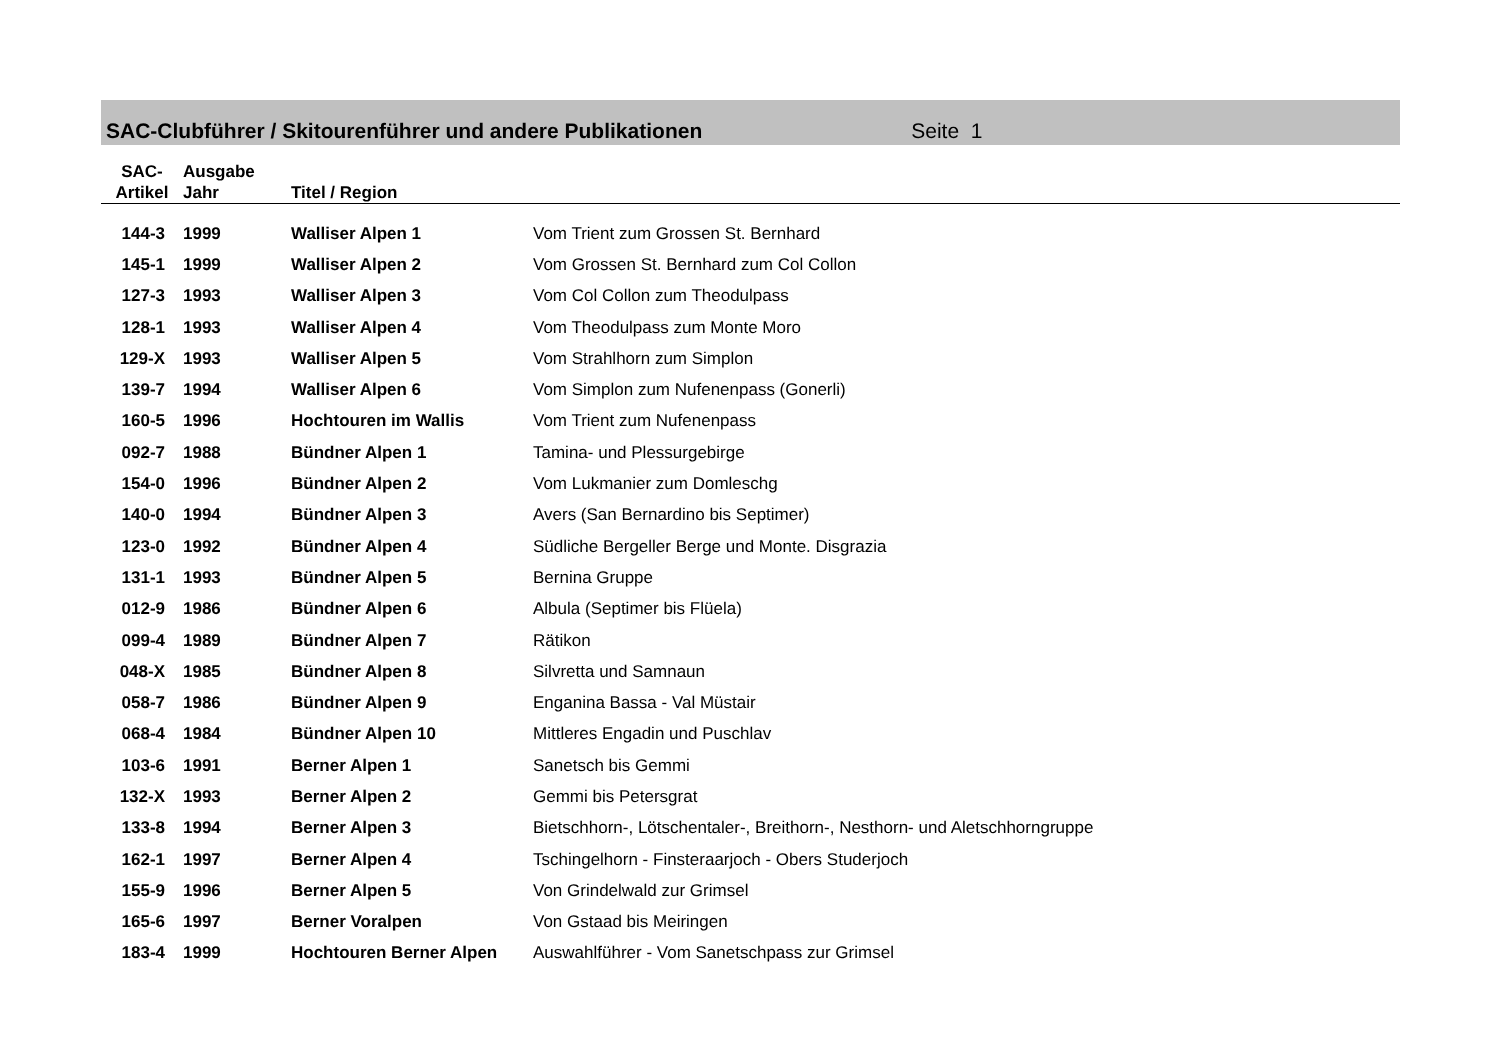SAC-Clubführer / Skitourenführer und andere Publikationen Seite 1
| SAC- Artikel | Ausgabe Jahr | Titel / Region | |
| --- | --- | --- | --- |
| 144-3 | 1999 | Walliser Alpen 1 | Vom Trient zum Grossen St. Bernhard |
| 145-1 | 1999 | Walliser Alpen 2 | Vom Grossen St. Bernhard zum Col Collon |
| 127-3 | 1993 | Walliser Alpen 3 | Vom Col Collon zum Theodulpass |
| 128-1 | 1993 | Walliser Alpen 4 | Vom Theodulpass zum Monte Moro |
| 129-X | 1993 | Walliser Alpen 5 | Vom Strahlhorn zum Simplon |
| 139-7 | 1994 | Walliser Alpen 6 | Vom Simplon zum Nufenenpass (Gonerli) |
| 160-5 | 1996 | Hochtouren im Wallis | Vom Trient zum Nufenenpass |
| 092-7 | 1988 | Bündner Alpen 1 | Tamina- und Plessurgebirge |
| 154-0 | 1996 | Bündner Alpen 2 | Vom Lukmanier zum Domleschg |
| 140-0 | 1994 | Bündner Alpen 3 | Avers (San Bernardino bis Septimer) |
| 123-0 | 1992 | Bündner Alpen 4 | Südliche Bergeller Berge und Monte. Disgrazia |
| 131-1 | 1993 | Bündner Alpen 5 | Bernina Gruppe |
| 012-9 | 1986 | Bündner Alpen 6 | Albula (Septimer bis Flüela) |
| 099-4 | 1989 | Bündner Alpen 7 | Rätikon |
| 048-X | 1985 | Bündner Alpen 8 | Silvretta und Samnaun |
| 058-7 | 1986 | Bündner Alpen 9 | Enganina Bassa - Val Müstair |
| 068-4 | 1984 | Bündner Alpen 10 | Mittleres Engadin und Puschlav |
| 103-6 | 1991 | Berner Alpen 1 | Sanetsch bis Gemmi |
| 132-X | 1993 | Berner Alpen 2 | Gemmi bis Petersgrat |
| 133-8 | 1994 | Berner Alpen 3 | Bietschhorn-, Lötschentaler-, Breithorn-, Nesthorn- und Aletschhorngruppe |
| 162-1 | 1997 | Berner Alpen 4 | Tschingelhorn - Finsteraarjoch - Obers Studerjoch |
| 155-9 | 1996 | Berner Alpen 5 | Von Grindelwald zur Grimsel |
| 165-6 | 1997 | Berner Voralpen | Von Gstaad bis Meiringen |
| 183-4 | 1999 | Hochtouren Berner Alpen | Auswahlführer - Vom Sanetschpass zur Grimsel |